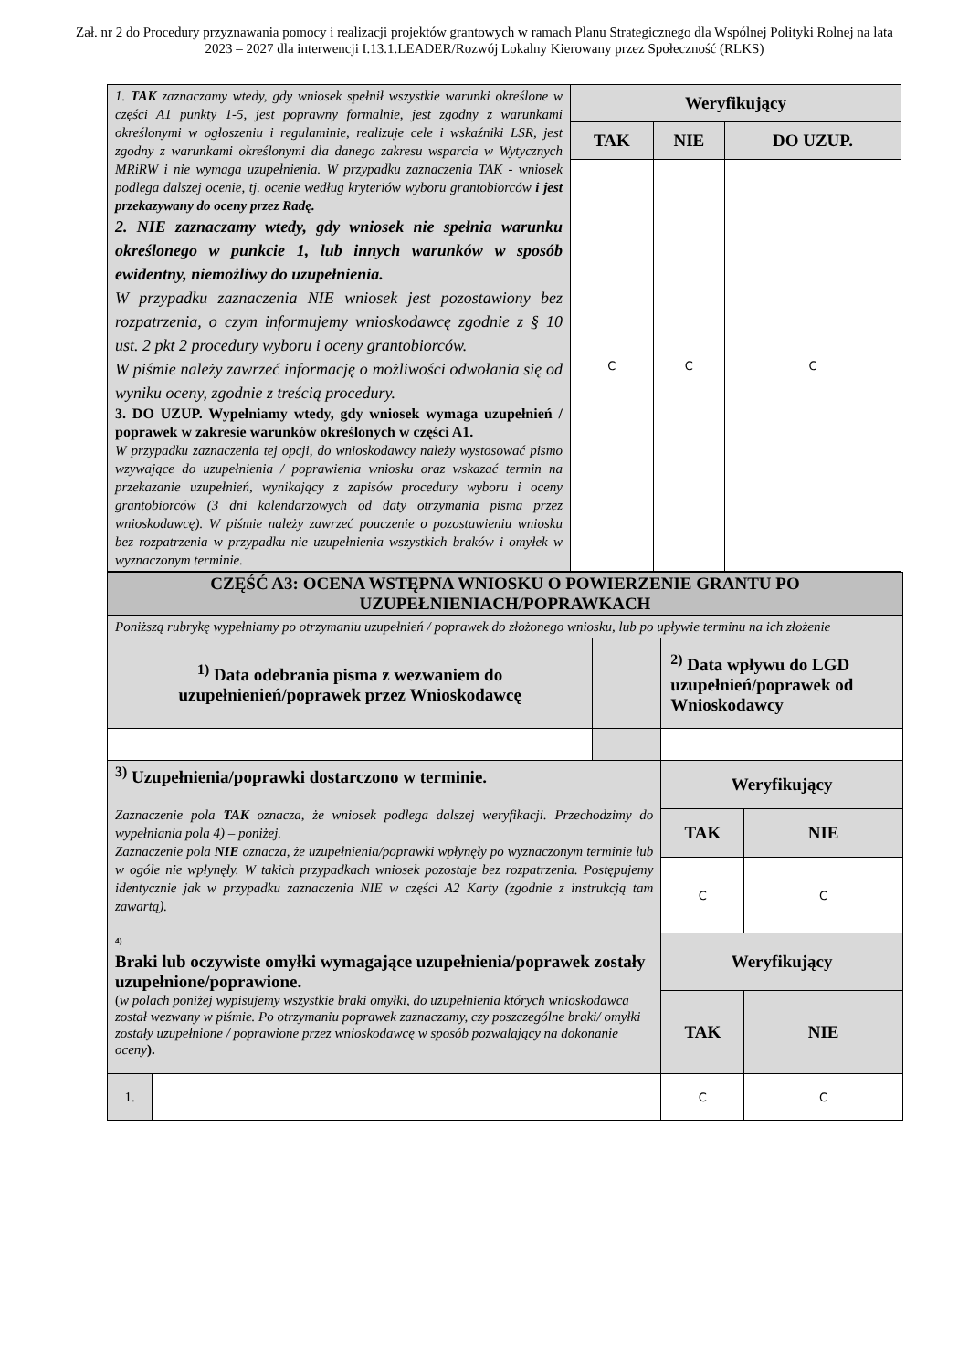Zał. nr 2 do Procedury przyznawania pomocy i realizacji projektów grantowych w ramach Planu Strategicznego dla Wspólnej Polityki Rolnej na lata 2023 – 2027 dla interwencji I.13.1.LEADER/Rozwój Lokalny Kierowany przez Społeczność (RLKS)
| 1. TAK zaznaczamy wtedy, gdy wniosek spełnił wszystkie warunki określone w części A1 punkty 1-5, jest poprawny formalnie, jest zgodny z warunkami określonymi w ogłoszeniu i regulaminie, realizuje cele i wskaźniki LSR, jest zgodny z warunkami określonymi dla danego zakresu wsparcia w Wytycznych MRiRW i nie wymaga uzupełnienia. W przypadku zaznaczenia TAK - wniosek podlega dalszej ocenie, tj. ocenie według kryteriów wyboru grantobiorców i jest przekazywany do oceny przez Radę. 2. NIE zaznaczamy wtedy, gdy wniosek nie spełnia warunku określonego w punkcie 1, lub innych warunków w sposób ewidentny, niemożliwy do uzupełnienia. W przypadku zaznaczenia NIE wniosek jest pozostawiony bez rozpatrzenia, o czym informujemy wnioskodawcę zgodnie z § 10 ust. 2 pkt 2 procedury wyboru i oceny grantobiorców. W piśmie należy zawrzeć informację o możliwości odwołania się od wyniku oceny, zgodnie z treścią procedury. 3. DO UZUP. Wypełniamy wtedy, gdy wniosek wymaga uzupełnień / poprawek w zakresie warunków określonych w części A1. W przypadku zaznaczenia tej opcji, do wnioskodawcy należy wystosować pismo wzywające do uzupełnienia / poprawienia wniosku oraz wskazać termin na przekazanie uzupełnień, wynikający z zapisów procedury wyboru i oceny grantobiorców (3 dni kalendarzowych od daty otrzymania pisma przez wnioskodawcę). W piśmie należy zawrzeć pouczenie o pozostawieniu wniosku bez rozpatrzenia w przypadku nie uzupełnienia wszystkich braków i omyłek w wyznaczonym terminie. | Weryfikujący | | |
| | TAK | NIE | DO UZUP. |
| | C | C | C |
| CZĘŚĆ A3: OCENA WSTĘPNA WNIOSKU O POWIERZENIE GRANTU PO UZUPEŁNIENIACH/POPRAWKACH | | | | |
| Poniższą rubrykę wypełniamy po otrzymaniu uzupełnień / poprawek do złożonego wniosku, lub po upływie terminu na ich złożenie | | | | |
| <sup>1)</sup> Data odebrania pisma z wezwaniem do uzupełnienień/poprawek przez Wnioskodawcę | | | <sup>2)</sup> Data wpływu do LGD uzupełnień/poprawek od Wnioskodawcy | |
| <sup>3)</sup> Uzupełnienia/poprawki dostarczono w terminie. Zaznaczenie pola TAK oznacza, że wniosek podlega dalszej weryfikacji. Przechodzimy do wypełniania pola 4) – poniżej. Zaznaczenie pola NIE oznacza, że uzupełnienia/poprawki wpłynęły po wyznaczonym terminie lub w ogóle nie wpłynęły. W takich przypadkach wniosek pozostaje bez rozpatrzenia. Postępujemy identycznie jak w przypadku zaznaczenia NIE w części A2 Karty (zgodnie z instrukcją tam zawartą). | | | Weryfikujący | |
| | | | TAK | NIE |
| | | | C | C |
| <sup>4)</sup> Braki lub oczywiste omyłki wymagające uzupełnienia/poprawek zostały uzupełnione/poprawione. ( w polach poniżej wypisujemy wszystkie braki omyłki, do uzupełnienia których wnioskodawca został wezwany w piśmie. Po otrzymaniu poprawek zaznaczamy, czy poszczególne braki/ omyłki zostały uzupełnione / poprawione przez wnioskodawcę w sposób pozwalający na dokonanie oceny ). | | | Weryfikujący | |
| | | | TAK | NIE |
| 1. | | | C | C |